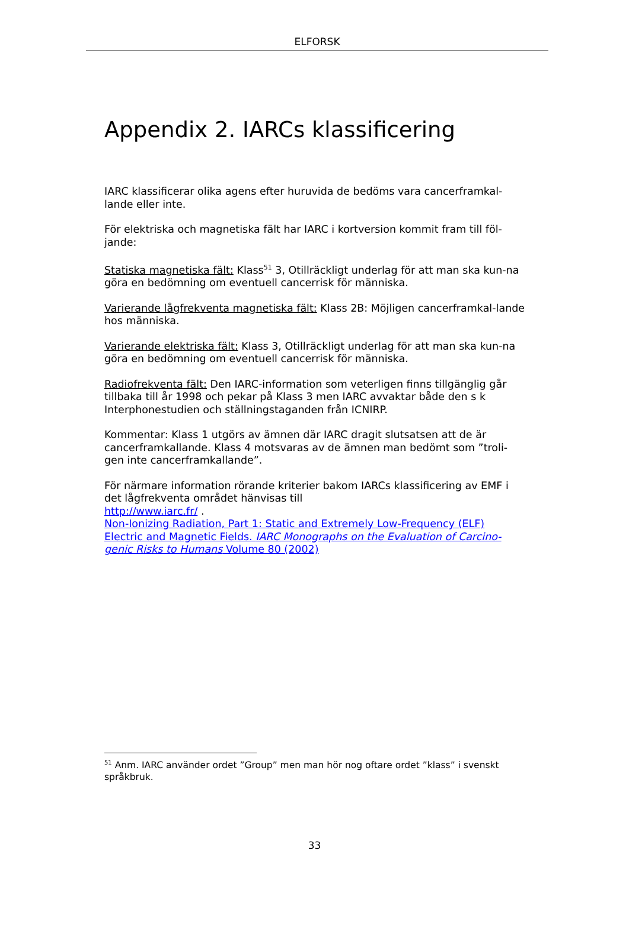ELFORSK
Appendix 2. IARCs klassificering
IARC klassificerar olika agens efter huruvida de bedöms vara cancerframkal-lande eller inte.
För elektriska och magnetiska fält har IARC i kortversion kommit fram till föl-jande:
Statiska magnetiska fält: Klass<sup>51</sup> 3, Otillräckligt underlag för att man ska kun-na göra en bedömning om eventuell cancerrisk för människa.
Varierande lågfrekventa magnetiska fält: Klass 2B: Möjligen cancerframkal-lande hos människa.
Varierande elektriska fält: Klass 3, Otillräckligt underlag för att man ska kun-na göra en bedömning om eventuell cancerrisk för människa.
Radiofrekventa fält: Den IARC-information som veterligen finns tillgänglig går tillbaka till år 1998 och pekar på Klass 3 men IARC avvaktar både den s k Interphonestudien och ställningstaganden från ICNIRP.
Kommentar: Klass 1 utgörs av ämnen där IARC dragit slutsatsen att de är cancerframkallande. Klass 4 motsvaras av de ämnen man bedömt som ”troli-gen inte cancerframkallande”.
För närmare information rörande kriterier bakom IARCs klassificering av EMF i det lågfrekventa området hänvisas till
http://www.iarc.fr/ .
Non-Ionizing Radiation, Part 1: Static and Extremely Low-Frequency (ELF) Electric and Magnetic Fields. IARC Monographs on the Evaluation of Carcino-genic Risks to Humans Volume 80 (2002)
<sup>51</sup> Anm. IARC använder ordet ”Group” men man hör nog oftare ordet ”klass” i svenskt språkbruk.
33